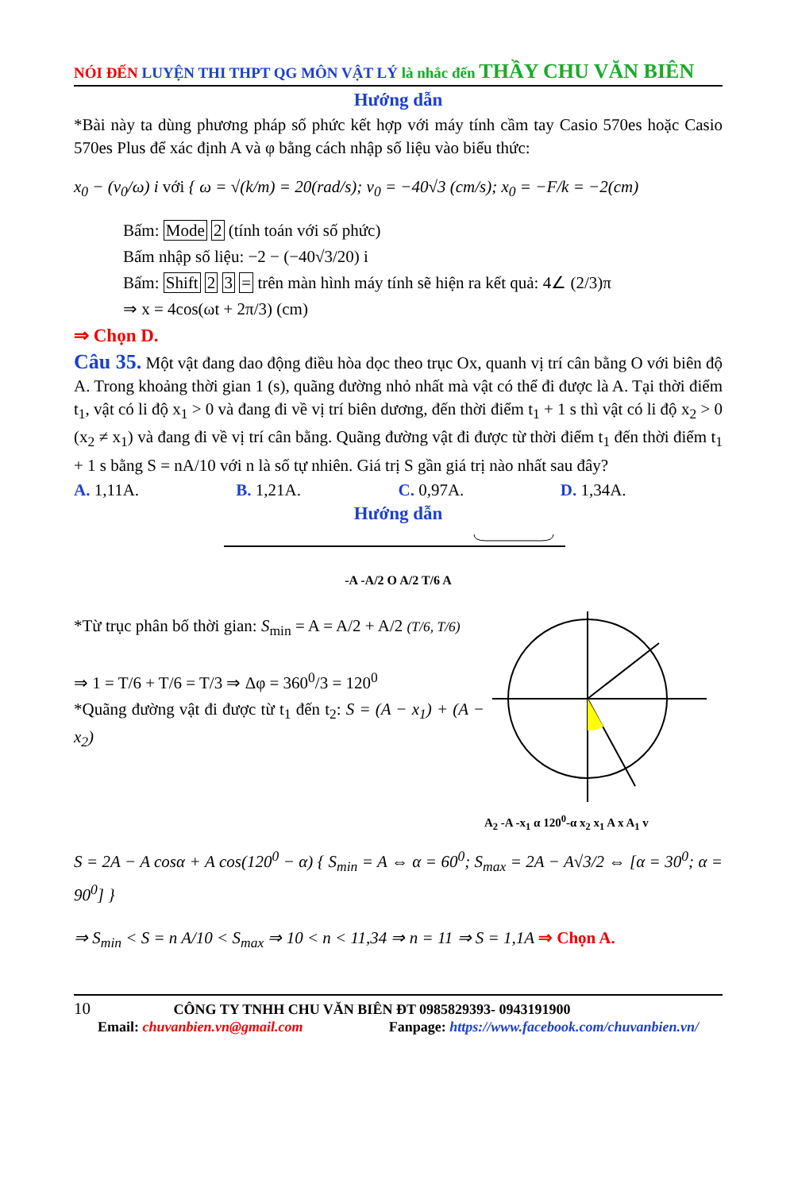NÓI ĐẾN LUYỆN THI THPT QG MÔN VẬT LÝ là nhắc đến THẦY CHU VĂN BIÊN
Hướng dẫn
*Bài này ta dùng phương pháp số phức kết hợp với máy tính cầm tay Casio 570es hoặc Casio 570es Plus để xác định A và φ bằng cách nhập số liệu vào biểu thức:
x<sub>0</sub> − (v<sub>0</sub>/ω) i với { ω = √(k/m) = 20(rad/s); v<sub>0</sub> = −40√3 (cm/s); x<sub>0</sub> = −F/k = −2(cm)
Bấm: Mode 2 (tính toán với số phức)
Bấm nhập số liệu: −2 − (−40√3/20) i
Bấm: Shift 2 3 = trên màn hình máy tính sẽ hiện ra kết quả: 4∠ (2/3)π
⇒ x = 4cos(ωt + 2π/3) (cm)
⇒ Chọn D.
Câu 35. Một vật đang dao động điều hòa dọc theo trục Ox, quanh vị trí cân bằng O với biên độ A. Trong khoảng thời gian 1 (s), quãng đường nhỏ nhất mà vật có thể đi được là A. Tại thời điểm t<sub>1</sub>, vật có li độ x<sub>1</sub> > 0 và đang đi về vị trí biên dương, đến thời điểm t<sub>1</sub> + 1 s thì vật có li độ x<sub>2</sub> > 0 (x<sub>2</sub> ≠ x<sub>1</sub>) và đang đi về vị trí cân bằng. Quãng đường vật đi được từ thời điểm t<sub>1</sub> đến thời điểm t<sub>1</sub> + 1 s bằng S = nA/10 với n là số tự nhiên. Giá trị S gần giá trị nào nhất sau đây?
A. 1,11A. B. 1,21A. C. 0,97A. D. 1,34A.
Hướng dẫn
-A -A/2 O A/2 T/6 A
*Từ trục phân bố thời gian: S<sub>min</sub> = A = A/2 + A/2 (T/6, T/6)
⇒ 1 = T/6 + T/6 = T/3 ⇒ Δφ = 360<sup>0</sup>/3 = 120<sup>0</sup>
*Quãng đường vật đi được từ t<sub>1</sub> đến t<sub>2</sub>: S = (A − x<sub>1</sub>) + (A − x<sub>2</sub>)
A<sub>2</sub> -A -x<sub>1</sub> α 120<sup>0</sup>-α x<sub>2</sub> x<sub>1</sub> A x A<sub>1</sub> v
S = 2A − A cosα + A cos(120<sup>0</sup> − α) { S<sub>min</sub> = A ⇔ α = 60<sup>0</sup>; S<sub>max</sub> = 2A − A√3/2 ⇔ [α = 30<sup>0</sup>; α = 90<sup>0</sup>] }
⇒ S<sub>min</sub> < S = n A/10 < S<sub>max</sub> ⇒ 10 < n < 11,34 ⇒ n = 11 ⇒ S = 1,1A ⇒ Chọn A.
10 CÔNG TY TNHH CHU VĂN BIÊN ĐT 0985829393- 0943191900
Email: chuvanbien.vn@gmail.com Fanpage: https://www.facebook.com/chuvanbien.vn/